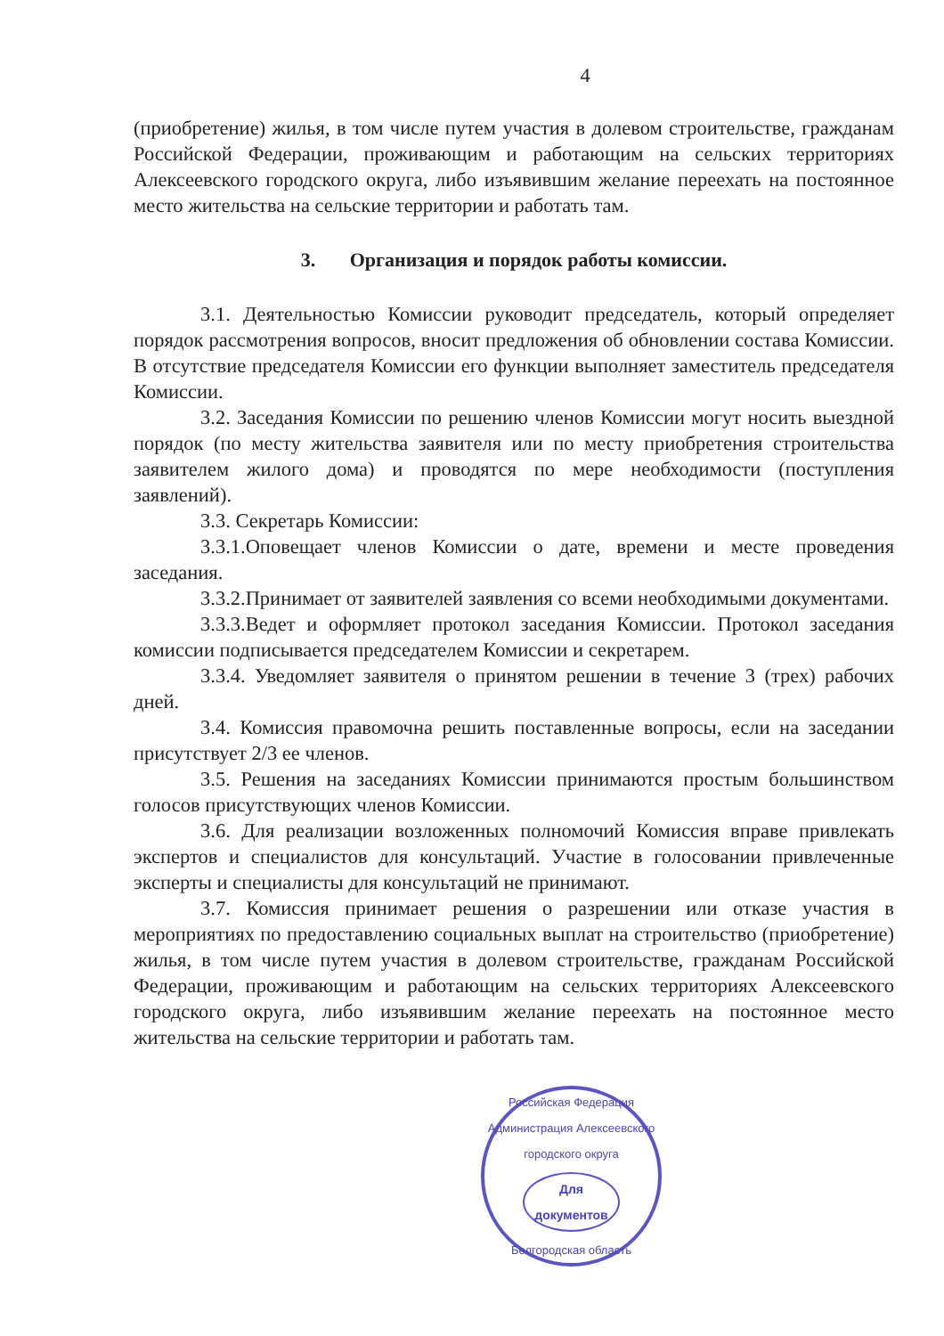4
(приобретение) жилья, в том числе путем участия в долевом строительстве, гражданам Российской Федерации, проживающим и работающим на сельских территориях Алексеевского городского округа, либо изъявившим желание переехать на постоянное место жительства на сельские территории и работать там.
3. Организация и порядок работы комиссии.
3.1. Деятельностью Комиссии руководит председатель, который определяет порядок рассмотрения вопросов, вносит предложения об обновлении состава Комиссии. В отсутствие председателя Комиссии его функции выполняет заместитель председателя Комиссии.
3.2. Заседания Комиссии по решению членов Комиссии могут носить выездной порядок (по месту жительства заявителя или по месту приобретения строительства заявителем жилого дома) и проводятся по мере необходимости (поступления заявлений).
3.3. Секретарь Комиссии:
3.3.1.Оповещает членов Комиссии о дате, времени и месте проведения заседания.
3.3.2.Принимает от заявителей заявления со всеми необходимыми документами.
3.3.3.Ведет и оформляет протокол заседания Комиссии. Протокол заседания комиссии подписывается председателем Комиссии и секретарем.
3.3.4. Уведомляет заявителя о принятом решении в течение 3 (трех) рабочих дней.
3.4. Комиссия правомочна решить поставленные вопросы, если на заседании присутствует 2/3 ее членов.
3.5. Решения на заседаниях Комиссии принимаются простым большинством голосов присутствующих членов Комиссии.
3.6. Для реализации возложенных полномочий Комиссия вправе привлекать экспертов и специалистов для консультаций. Участие в голосовании привлеченные эксперты и специалисты для консультаций не принимают.
3.7. Комиссия принимает решения о разрешении или отказе участия в мероприятиях по предоставлению социальных выплат на строительство (приобретение) жилья, в том числе путем участия в долевом строительстве, гражданам Российской Федерации, проживающим и работающим на сельских территориях Алексеевского городского округа, либо изъявившим желание переехать на постоянное место жительства на сельские территории и работать там.
Российская Федерация
Администрация Алексеевского городского округа
Для
документов
Белгородская область